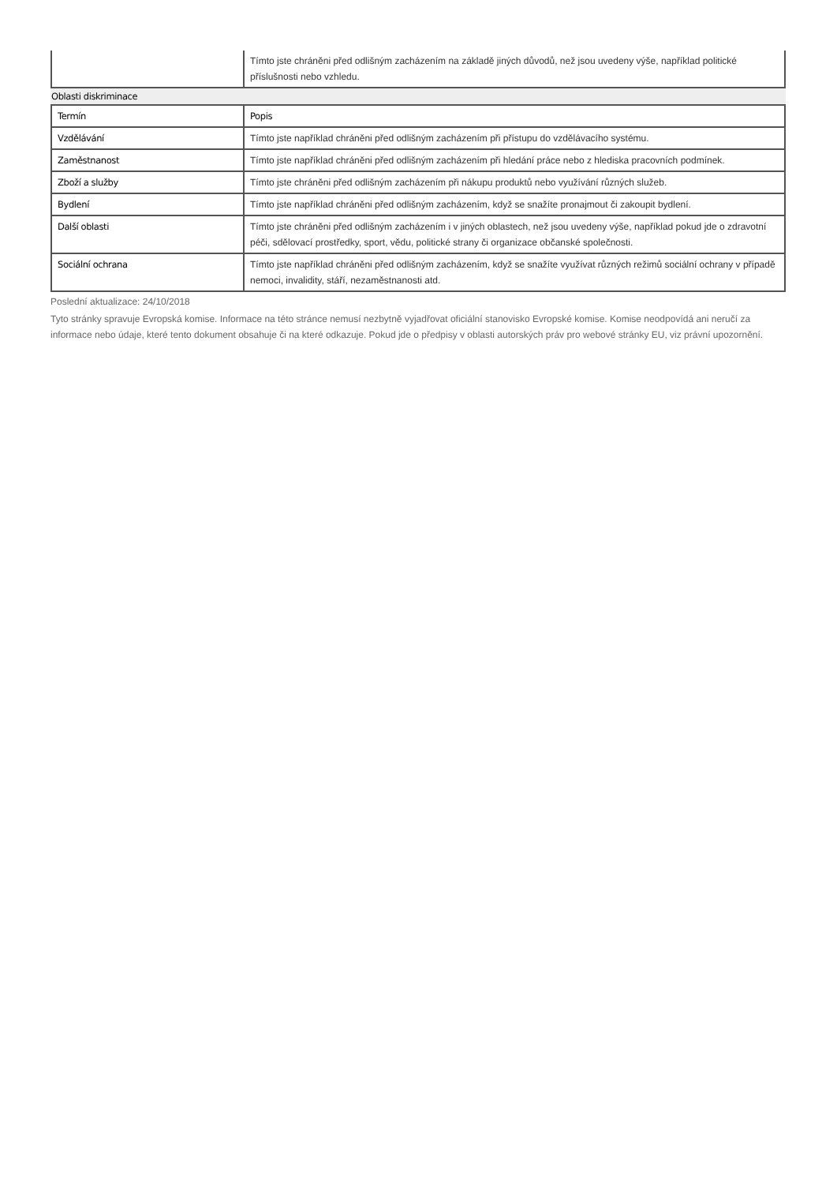| | Tímto jste chráněni před odlišným zacházením na základě jiných důvodů, než jsou uvedeny výše, například politické příslušnosti nebo vzhledu. |
Oblasti diskriminace
| Termín | Popis |
| --- | --- |
| Vzdělávání | Tímto jste například chráněni před odlišným zacházením při přístupu do vzdělávacího systému. |
| Zaměstnanost | Tímto jste například chráněni před odlišným zacházením při hledání práce nebo z hlediska pracovních podmínek. |
| Zboží a služby | Tímto jste chráněni před odlišným zacházením při nákupu produktů nebo využívání různých služeb. |
| Bydlení | Tímto jste například chráněni před odlišným zacházením, když se snažíte pronajmout či zakoupit bydlení. |
| Další oblasti | Tímto jste chráněni před odlišným zacházením i v jiných oblastech, než jsou uvedeny výše, například pokud jde o zdravotní péči, sdělovací prostředky, sport, vědu, politické strany či organizace občanské společnosti. |
| Sociální ochrana | Tímto jste například chráněni před odlišným zacházením, když se snažíte využívat různých režimů sociální ochrany v případě nemoci, invalidity, stáří, nezaměstnanosti atd. |
Poslední aktualizace: 24/10/2018
Tyto stránky spravuje Evropská komise. Informace na této stránce nemusí nezbytně vyjadřovat oficiální stanovisko Evropské komise. Komise neodpovídá ani neručí za informace nebo údaje, které tento dokument obsahuje či na které odkazuje. Pokud jde o předpisy v oblasti autorských práv pro webové stránky EU, viz právní upozornění.